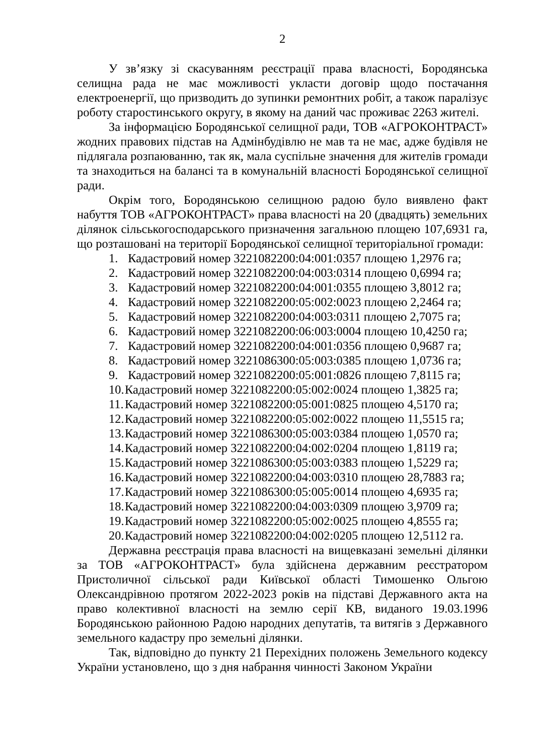2
У зв’язку зі скасуванням реєстрації права власності, Бородянська селищна рада не має можливості укласти договір щодо постачання електроенергії, що призводить до зупинки ремонтних робіт, а також паралізує роботу старостинського округу, в якому на даний час проживає 2263 жителі.
За інформацією Бородянської селищної ради, ТОВ «АГРОКОНТРАСТ» жодних правових підстав на Адмінбудівлю не мав та не має, адже будівля не підлягала розпаюванню, так як, мала суспільне значення для жителів громади та знаходиться на балансі та в комунальній власності Бородянської селищної ради.
Окрім того, Бородянською селищною радою було виявлено факт набуття ТОВ «АГРОКОНТРАСТ» права власності на 20 (двадцять) земельних ділянок сільськогосподарського призначення загальною площею 107,6931 га, що розташовані на території Бородянської селищної територіальної громади:
1. Кадастровий номер 3221082200:04:001:0357 площею 1,2976 га;
2. Кадастровий номер 3221082200:04:003:0314 площею 0,6994 га;
3. Кадастровий номер 3221082200:04:001:0355 площею 3,8012 га;
4. Кадастровий номер 3221082200:05:002:0023 площею 2,2464 га;
5. Кадастровий номер 3221082200:04:003:0311 площею 2,7075 га;
6. Кадастровий номер 3221082200:06:003:0004 площею 10,4250 га;
7. Кадастровий номер 3221082200:04:001:0356 площею 0,9687 га;
8. Кадастровий номер 3221086300:05:003:0385 площею 1,0736 га;
9. Кадастровий номер 3221082200:05:001:0826 площею 7,8115 га;
10. Кадастровий номер 3221082200:05:002:0024 площею 1,3825 га;
11. Кадастровий номер 3221082200:05:001:0825 площею 4,5170 га;
12. Кадастровий номер 3221082200:05:002:0022 площею 11,5515 га;
13. Кадастровий номер 3221086300:05:003:0384 площею 1,0570 га;
14. Кадастровий номер 3221082200:04:002:0204 площею 1,8119 га;
15. Кадастровий номер 3221086300:05:003:0383 площею 1,5229 га;
16. Кадастровий номер 3221082200:04:003:0310 площею 28,7883 га;
17. Кадастровий номер 3221086300:05:005:0014 площею 4,6935 га;
18. Кадастровий номер 3221082200:04:003:0309 площею 3,9709 га;
19. Кадастровий номер 3221082200:05:002:0025 площею 4,8555 га;
20. Кадастровий номер 3221082200:04:002:0205 площею 12,5112 га.
Державна реєстрація права власності на вищевказані земельні ділянки за ТОВ «АГРОКОНТРАСТ» була здійснена державним реєстратором Пристоличної сільської ради Київської області Тимошенко Ольгою Олександрівною протягом 2022-2023 років на підставі Державного акта на право колективної власності на землю серії КВ, виданого 19.03.1996 Бородянською районною Радою народних депутатів, та витягів з Державного земельного кадастру про земельні ділянки.
Так, відповідно до пункту 21 Перехідних положень Земельного кодексу України установлено, що з дня набрання чинності Законом України